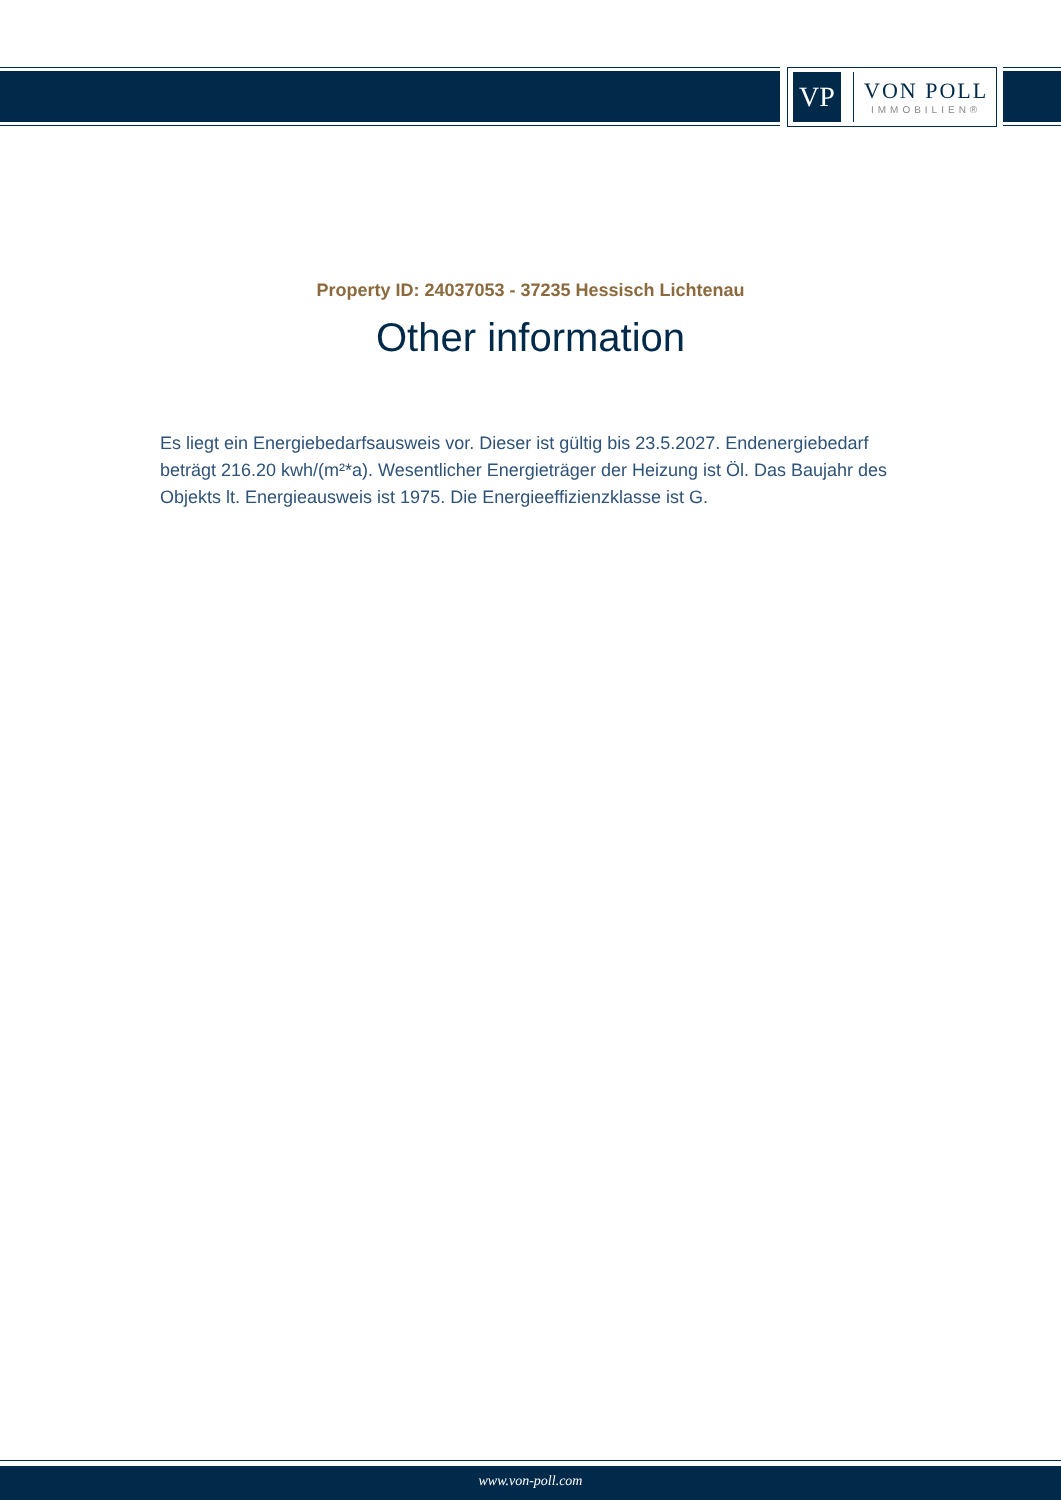VP
VON POLL
IMMOBILIEN®
Property ID: 24037053 - 37235 Hessisch Lichtenau
Other information
Es liegt ein Energiebedarfsausweis vor. Dieser ist gültig bis 23.5.2027. Endenergiebedarf beträgt 216.20 kwh/(m²*a). Wesentlicher Energieträger der Heizung ist Öl. Das Baujahr des Objekts lt. Energieausweis ist 1975. Die Energieeffizienzklasse ist G.
www.von-poll.com